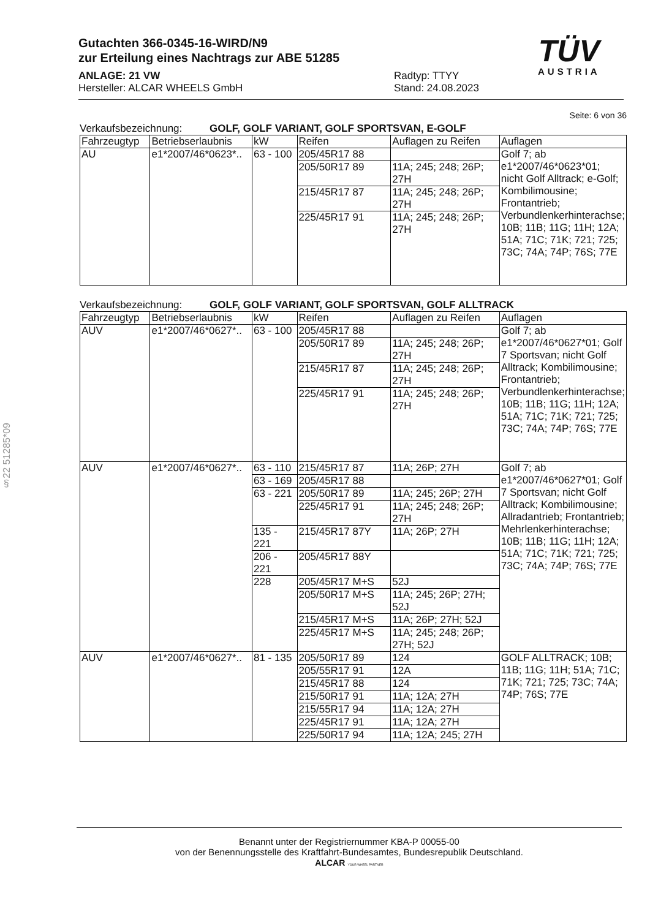Gutachten 366-0345-16-WIRD/N9
zur Erteilung eines Nachtrags zur ABE 51285
ANLAGE: 21 VW
Hersteller: ALCAR WHEELS GmbH
Radtyp: TTYY
Stand: 24.08.2023
TÜV
AUSTRIA
Seite: 6 von 36
Verkaufsbezeichnung: GOLF, GOLF VARIANT, GOLF SPORTSVAN, E-GOLF
| Fahrzeugtyp | Betriebserlaubnis | kW | Reifen | Auflagen zu Reifen | Auflagen |
| --- | --- | --- | --- | --- | --- |
| AU | e1*2007/46*0623*.. | 63 - 100 | 205/45R17 88 | | Golf 7; ab e1*2007/46*0623*01; nicht Golf Alltrack; e-Golf; Kombilimousine; Frontantrieb; Verbundlenkerhinterachse; 10B; 11B; 11G; 11H; 12A; 51A; 71C; 71K; 721; 725; 73C; 74A; 74P; 76S; 77E |
| | | | 205/50R17 89 | 11A; 245; 248; 26P; 27H | |
| | | | 215/45R17 87 | 11A; 245; 248; 26P; 27H | |
| | | | 225/45R17 91 | 11A; 245; 248; 26P; 27H | |
Verkaufsbezeichnung: GOLF, GOLF VARIANT, GOLF SPORTSVAN, GOLF ALLTRACK
| Fahrzeugtyp | Betriebserlaubnis | kW | Reifen | Auflagen zu Reifen | Auflagen |
| --- | --- | --- | --- | --- | --- |
| AUV | e1*2007/46*0627*.. | 63 - 100 | 205/45R17 88 | | Golf 7; ab e1*2007/46*0627*01; Golf 7 Sportsvan; nicht Golf Alltrack; Kombilimousine; Frontantrieb; Verbundlenkerhinterachse; 10B; 11B; 11G; 11H; 12A; 51A; 71C; 71K; 721; 725; 73C; 74A; 74P; 76S; 77E |
| | | | 205/50R17 89 | 11A; 245; 248; 26P; 27H | |
| | | | 215/45R17 87 | 11A; 245; 248; 26P; 27H | |
| | | | 225/45R17 91 | 11A; 245; 248; 26P; 27H | |
| AUV | e1*2007/46*0627*.. | 63 - 110 | 215/45R17 87 | 11A; 26P; 27H | Golf 7; ab e1*2007/46*0627*01; Golf 7 Sportsvan; nicht Golf Alltrack; Kombilimousine; Allradantrieb; Frontantrieb; Mehrlenkerhinterachse; 10B; 11B; 11G; 11H; 12A; 51A; 71C; 71K; 721; 725; 73C; 74A; 74P; 76S; 77E |
| | | 63 - 169 | 205/45R17 88 | | |
| | | 63 - 221 | 205/50R17 89 | 11A; 245; 26P; 27H | |
| | | | 225/45R17 91 | 11A; 245; 248; 26P; 27H | |
| | | 135 - 221 | 215/45R17 87Y | 11A; 26P; 27H | |
| | | 206 - 221 | 205/45R17 88Y | | |
| | | 228 | 205/45R17 M+S | 52J | |
| | | | 205/50R17 M+S | 11A; 245; 26P; 27H; 52J | |
| | | | 215/45R17 M+S | 11A; 26P; 27H; 52J | |
| | | | 225/45R17 M+S | 11A; 245; 248; 26P; 27H; 52J | |
| AUV | e1*2007/46*0627*.. | 81 - 135 | 205/50R17 89 | 124 | GOLF ALLTRACK; 10B; 11B; 11G; 11H; 51A; 71C; 71K; 721; 725; 73C; 74A; 74P; 76S; 77E |
| | | | 205/55R17 91 | 12A | |
| | | | 215/45R17 88 | 124 | |
| | | | 215/50R17 91 | 11A; 12A; 27H | |
| | | | 215/55R17 94 | 11A; 12A; 27H | |
| | | | 225/45R17 91 | 11A; 12A; 27H | |
| | | | 225/50R17 94 | 11A; 12A; 245; 27H | |
§22 51285*09
Benannt unter der Registriernummer KBA-P 00055-00
von der Benennungsstelle des Kraftfahrt-Bundesamtes, Bundesrepublik Deutschland.
ALCAR YOUR WHEEL PARTNER